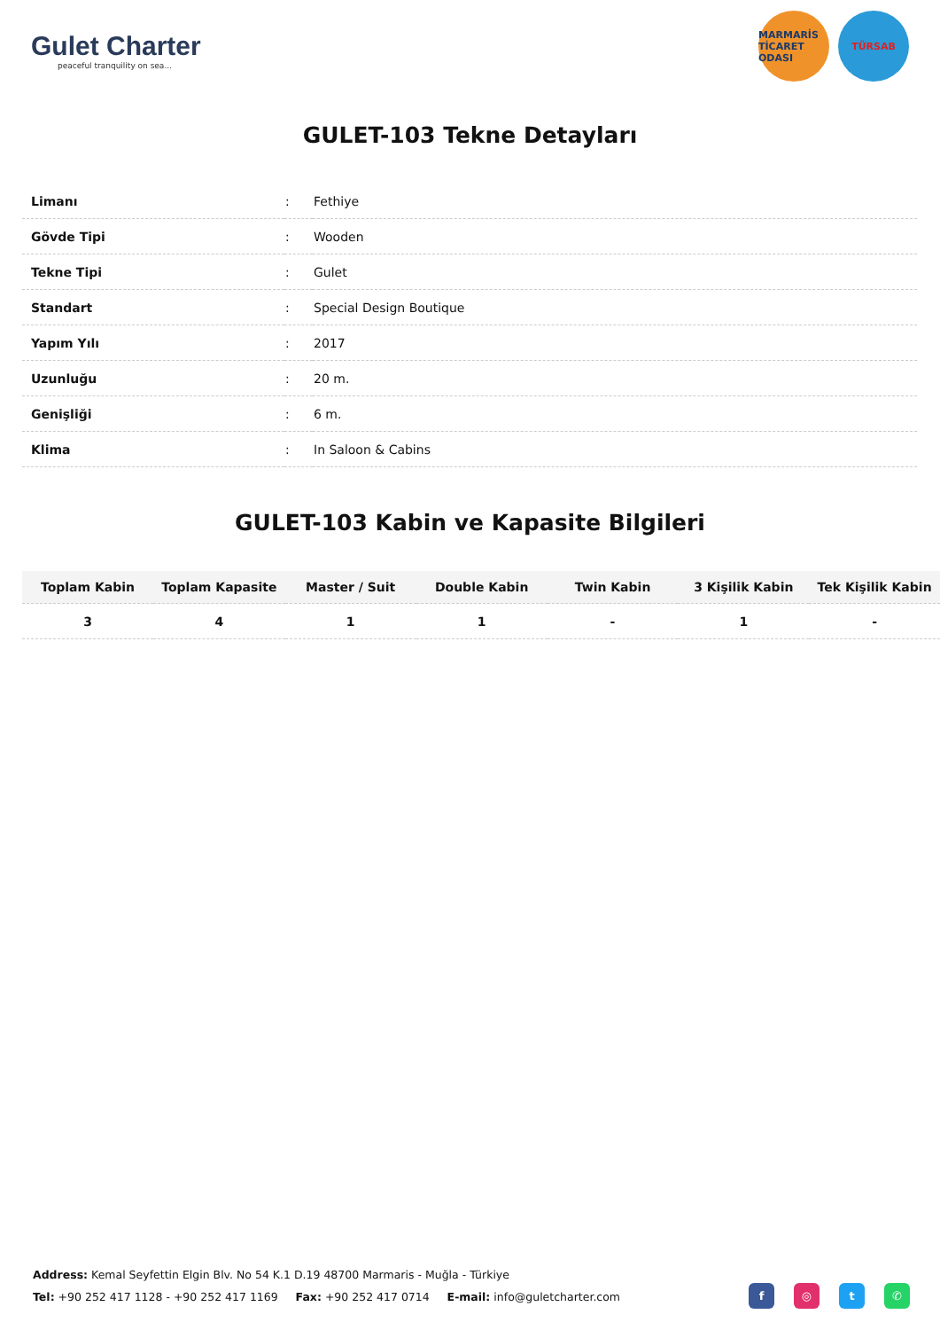Gulet Charter
peaceful tranquility on sea...
MARMARİS TİCARET ODASI
TÜRSAB
GULET-103 Tekne Detayları
| Limanı | : | Fethiye |
| Gövde Tipi | : | Wooden |
| Tekne Tipi | : | Gulet |
| Standart | : | Special Design Boutique |
| Yapım Yılı | : | 2017 |
| Uzunluğu | : | 20 m. |
| Genişliği | : | 6 m. |
| Klima | : | In Saloon & Cabins |
GULET-103 Kabin ve Kapasite Bilgileri
| Toplam Kabin | Toplam Kapasite | Master / Suit | Double Kabin | Twin Kabin | 3 Kişilik Kabin | Tek Kişilik Kabin |
| --- | --- | --- | --- | --- | --- | --- |
| 3 | 4 | 1 | 1 | - | 1 | - |
Address: Kemal Seyfettin Elgin Blv. No 54 K.1 D.19 48700 Marmaris - Muğla - Türkiye
Tel: +90 252 417 1128 - +90 252 417 1169 Fax: +90 252 417 0714 E-mail: info@guletcharter.com
f ◎ t ✆